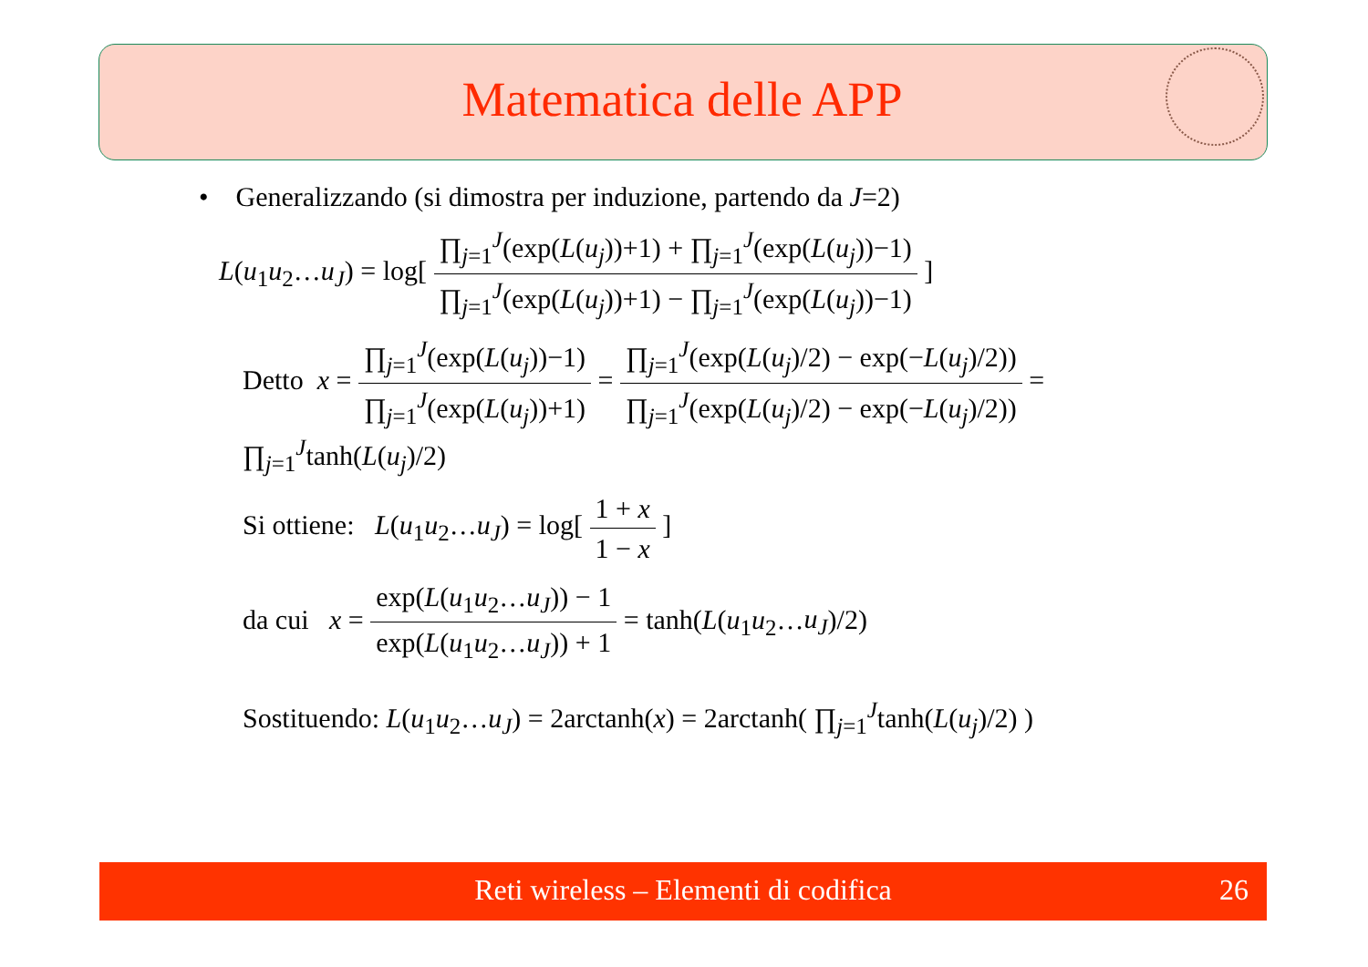Matematica delle APP
• Generalizzando (si dimostra per induzione, partendo da J=2)
L(u<sub>1</sub>u<sub>2</sub>…u<sub>J</sub>) = log[ ∏<sub>j=1</sub><sup>J</sup>(exp(L(u<sub>j</sub>))+1) + ∏<sub>j=1</sub><sup>J</sup>(exp(L(u<sub>j</sub>))−1) ∏<sub>j=1</sub><sup>J</sup>(exp(L(u<sub>j</sub>))+1) − ∏<sub>j=1</sub><sup>J</sup>(exp(L(u<sub>j</sub>))−1) ]
Detto x = ∏<sub>j=1</sub><sup>J</sup>(exp(L(u<sub>j</sub>))−1) ∏<sub>j=1</sub><sup>J</sup>(exp(L(u<sub>j</sub>))+1) = ∏<sub>j=1</sub><sup>J</sup>(exp(L(u<sub>j</sub>)/2) − exp(−L(u<sub>j</sub>)/2)) ∏<sub>j=1</sub><sup>J</sup>(exp(L(u<sub>j</sub>)/2) − exp(−L(u<sub>j</sub>)/2)) = ∏<sub>j=1</sub><sup>J</sup>tanh(L(u<sub>j</sub>)/2)
Si ottiene: L(u<sub>1</sub>u<sub>2</sub>…u<sub>J</sub>) = log[ 1 + x 1 − x ]
da cui x = exp(L(u<sub>1</sub>u<sub>2</sub>…u<sub>J</sub>)) − 1 exp(L(u<sub>1</sub>u<sub>2</sub>…u<sub>J</sub>)) + 1 = tanh(L(u<sub>1</sub>u<sub>2</sub>…u<sub>J</sub>)/2)
Sostituendo: L(u<sub>1</sub>u<sub>2</sub>…u<sub>J</sub>) = 2arctanh(x) = 2arctanh( ∏<sub>j=1</sub><sup>J</sup>tanh(L(u<sub>j</sub>)/2) )
Reti wireless – Elementi di codifica 26